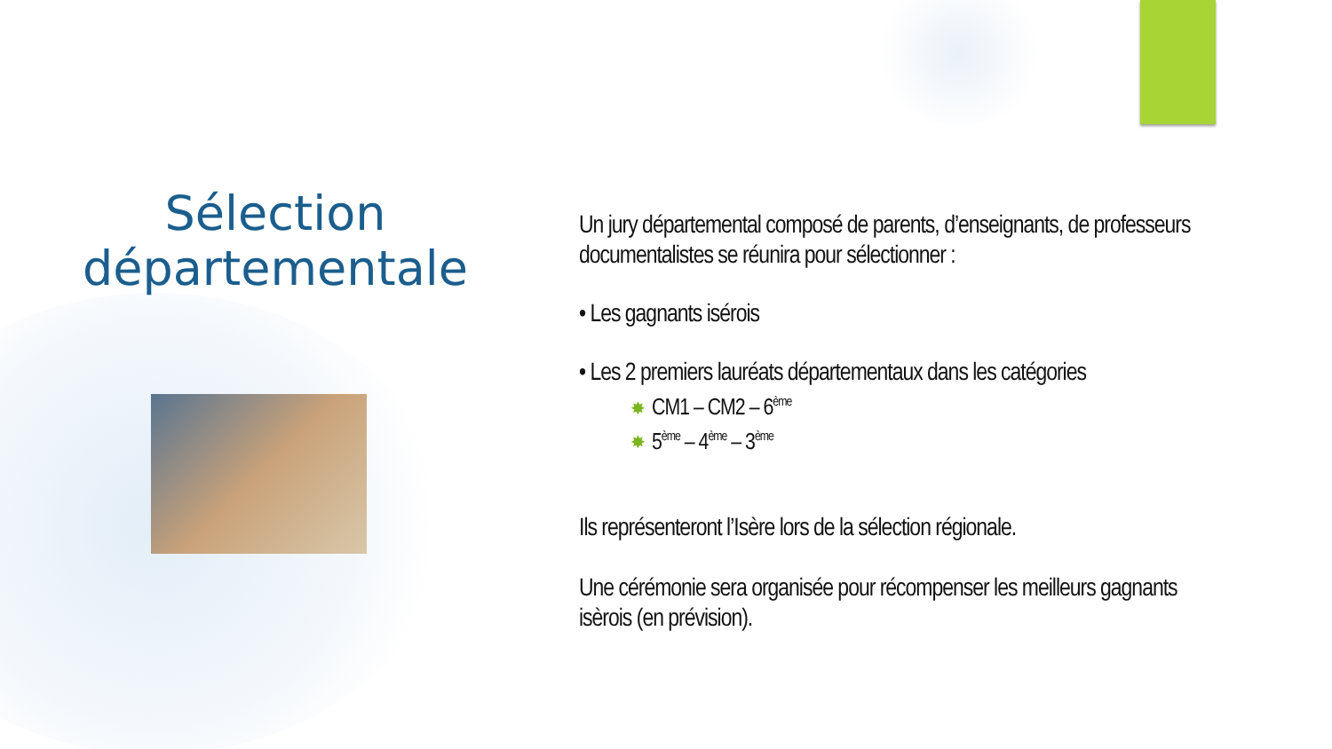Sélection départementale
Un jury départemental composé de parents, d’enseignants, de professeurs documentalistes se réunira pour sélectionner :
• Les gagnants isérois
• Les 2 premiers lauréats départementaux dans les catégories
✸ CM1 – CM2 – 6<sup>ème</sup>
✸ 5<sup>ème</sup> – 4<sup>ème</sup> – 3<sup>ème</sup>
Ils représenteront l’Isère lors de la sélection régionale.
Une cérémonie sera organisée pour récompenser les meilleurs gagnants isèrois (en prévision).